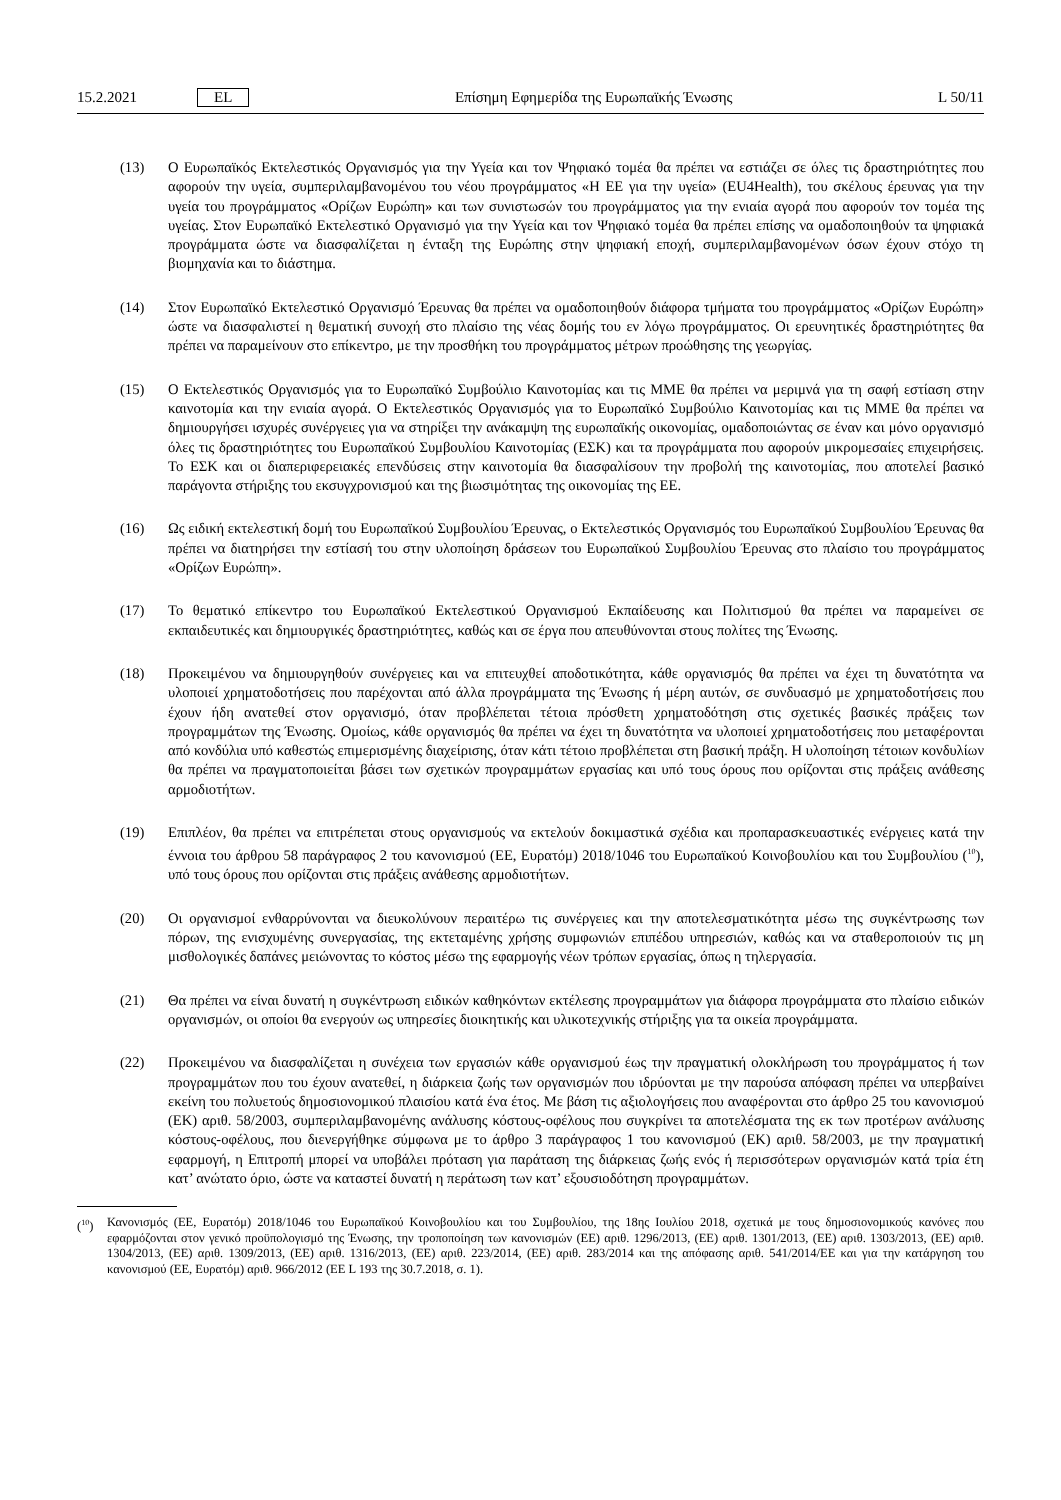15.2.2021 EL Επίσημη Εφημερίδα της Ευρωπαϊκής Ένωσης L 50/11
(13) Ο Ευρωπαϊκός Εκτελεστικός Οργανισμός για την Υγεία και τον Ψηφιακό τομέα θα πρέπει να εστιάζει σε όλες τις δραστηριότητες που αφορούν την υγεία, συμπεριλαμβανομένου του νέου προγράμματος «Η ΕΕ για την υγεία» (EU4Health), του σκέλους έρευνας για την υγεία του προγράμματος «Ορίζων Ευρώπη» και των συνιστωσών του προγράμματος για την ενιαία αγορά που αφορούν τον τομέα της υγείας. Στον Ευρωπαϊκό Εκτελεστικό Οργανισμό για την Υγεία και τον Ψηφιακό τομέα θα πρέπει επίσης να ομαδοποιηθούν τα ψηφιακά προγράμματα ώστε να διασφαλίζεται η ένταξη της Ευρώπης στην ψηφιακή εποχή, συμπεριλαμβανομένων όσων έχουν στόχο τη βιομηχανία και το διάστημα.
(14) Στον Ευρωπαϊκό Εκτελεστικό Οργανισμό Έρευνας θα πρέπει να ομαδοποιηθούν διάφορα τμήματα του προγράμματος «Ορίζων Ευρώπη» ώστε να διασφαλιστεί η θεματική συνοχή στο πλαίσιο της νέας δομής του εν λόγω προγράμματος. Οι ερευνητικές δραστηριότητες θα πρέπει να παραμείνουν στο επίκεντρο, με την προσθήκη του προγράμματος μέτρων προώθησης της γεωργίας.
(15) Ο Εκτελεστικός Οργανισμός για το Ευρωπαϊκό Συμβούλιο Καινοτομίας και τις ΜΜΕ θα πρέπει να μεριμνά για τη σαφή εστίαση στην καινοτομία και την ενιαία αγορά. Ο Εκτελεστικός Οργανισμός για το Ευρωπαϊκό Συμβούλιο Καινοτομίας και τις ΜΜΕ θα πρέπει να δημιουργήσει ισχυρές συνέργειες για να στηρίξει την ανάκαμψη της ευρωπαϊκής οικονομίας, ομαδοποιώντας σε έναν και μόνο οργανισμό όλες τις δραστηριότητες του Ευρωπαϊκού Συμβουλίου Καινοτομίας (ΕΣΚ) και τα προγράμματα που αφορούν μικρομεσαίες επιχειρήσεις. Το ΕΣΚ και οι διαπεριφερειακές επενδύσεις στην καινοτομία θα διασφαλίσουν την προβολή της καινοτομίας, που αποτελεί βασικό παράγοντα στήριξης του εκσυγχρονισμού και της βιωσιμότητας της οικονομίας της ΕΕ.
(16) Ως ειδική εκτελεστική δομή του Ευρωπαϊκού Συμβουλίου Έρευνας, ο Εκτελεστικός Οργανισμός του Ευρωπαϊκού Συμβουλίου Έρευνας θα πρέπει να διατηρήσει την εστίασή του στην υλοποίηση δράσεων του Ευρωπαϊκού Συμβουλίου Έρευνας στο πλαίσιο του προγράμματος «Ορίζων Ευρώπη».
(17) Το θεματικό επίκεντρο του Ευρωπαϊκού Εκτελεστικού Οργανισμού Εκπαίδευσης και Πολιτισμού θα πρέπει να παραμείνει σε εκπαιδευτικές και δημιουργικές δραστηριότητες, καθώς και σε έργα που απευθύνονται στους πολίτες της Ένωσης.
(18) Προκειμένου να δημιουργηθούν συνέργειες και να επιτευχθεί αποδοτικότητα, κάθε οργανισμός θα πρέπει να έχει τη δυνατότητα να υλοποιεί χρηματοδοτήσεις που παρέχονται από άλλα προγράμματα της Ένωσης ή μέρη αυτών, σε συνδυασμό με χρηματοδοτήσεις που έχουν ήδη ανατεθεί στον οργανισμό, όταν προβλέπεται τέτοια πρόσθετη χρηματοδότηση στις σχετικές βασικές πράξεις των προγραμμάτων της Ένωσης. Ομοίως, κάθε οργανισμός θα πρέπει να έχει τη δυνατότητα να υλοποιεί χρηματοδοτήσεις που μεταφέρονται από κονδύλια υπό καθεστώς επιμερισμένης διαχείρισης, όταν κάτι τέτοιο προβλέπεται στη βασική πράξη. Η υλοποίηση τέτοιων κονδυλίων θα πρέπει να πραγματοποιείται βάσει των σχετικών προγραμμάτων εργασίας και υπό τους όρους που ορίζονται στις πράξεις ανάθεσης αρμοδιοτήτων.
(19) Επιπλέον, θα πρέπει να επιτρέπεται στους οργανισμούς να εκτελούν δοκιμαστικά σχέδια και προπαρασκευαστικές ενέργειες κατά την έννοια του άρθρου 58 παράγραφος 2 του κανονισμού (ΕΕ, Ευρατόμ) 2018/1046 του Ευρωπαϊκού Κοινοβουλίου και του Συμβουλίου (<sup>10</sup>), υπό τους όρους που ορίζονται στις πράξεις ανάθεσης αρμοδιοτήτων.
(20) Οι οργανισμοί ενθαρρύνονται να διευκολύνουν περαιτέρω τις συνέργειες και την αποτελεσματικότητα μέσω της συγκέντρωσης των πόρων, της ενισχυμένης συνεργασίας, της εκτεταμένης χρήσης συμφωνιών επιπέδου υπηρεσιών, καθώς και να σταθεροποιούν τις μη μισθολογικές δαπάνες μειώνοντας το κόστος μέσω της εφαρμογής νέων τρόπων εργασίας, όπως η τηλεργασία.
(21) Θα πρέπει να είναι δυνατή η συγκέντρωση ειδικών καθηκόντων εκτέλεσης προγραμμάτων για διάφορα προγράμματα στο πλαίσιο ειδικών οργανισμών, οι οποίοι θα ενεργούν ως υπηρεσίες διοικητικής και υλικοτεχνικής στήριξης για τα οικεία προγράμματα.
(22) Προκειμένου να διασφαλίζεται η συνέχεια των εργασιών κάθε οργανισμού έως την πραγματική ολοκλήρωση του προγράμματος ή των προγραμμάτων που του έχουν ανατεθεί, η διάρκεια ζωής των οργανισμών που ιδρύονται με την παρούσα απόφαση πρέπει να υπερβαίνει εκείνη του πολυετούς δημοσιονομικού πλαισίου κατά ένα έτος. Με βάση τις αξιολογήσεις που αναφέρονται στο άρθρο 25 του κανονισμού (ΕΚ) αριθ. 58/2003, συμπεριλαμβανομένης ανάλυσης κόστους-οφέλους που συγκρίνει τα αποτελέσματα της εκ των προτέρων ανάλυσης κόστους-οφέλους, που διενεργήθηκε σύμφωνα με το άρθρο 3 παράγραφος 1 του κανονισμού (ΕΚ) αριθ. 58/2003, με την πραγματική εφαρμογή, η Επιτροπή μπορεί να υποβάλει πρόταση για παράταση της διάρκειας ζωής ενός ή περισσότερων οργανισμών κατά τρία έτη κατ’ ανώτατο όριο, ώστε να καταστεί δυνατή η περάτωση των κατ’ εξουσιοδότηση προγραμμάτων.
(<sup>10</sup>) Κανονισμός (ΕΕ, Ευρατόμ) 2018/1046 του Ευρωπαϊκού Κοινοβουλίου και του Συμβουλίου, της 18ης Ιουλίου 2018, σχετικά με τους δημοσιονομικούς κανόνες που εφαρμόζονται στον γενικό προϋπολογισμό της Ένωσης, την τροποποίηση των κανονισμών (ΕΕ) αριθ. 1296/2013, (ΕΕ) αριθ. 1301/2013, (ΕΕ) αριθ. 1303/2013, (ΕΕ) αριθ. 1304/2013, (ΕΕ) αριθ. 1309/2013, (ΕΕ) αριθ. 1316/2013, (ΕΕ) αριθ. 223/2014, (ΕΕ) αριθ. 283/2014 και της απόφασης αριθ. 541/2014/ΕΕ και για την κατάργηση του κανονισμού (ΕΕ, Ευρατόμ) αριθ. 966/2012 (ΕΕ L 193 της 30.7.2018, σ. 1).